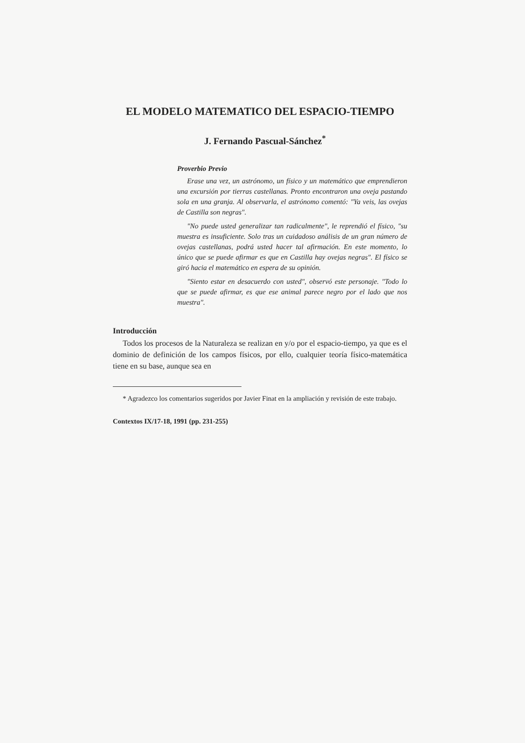EL MODELO MATEMATICO DEL ESPACIO-TIEMPO
J. Fernando Pascual-Sánchez<sup>*</sup>
Proverbio Previo
Erase una vez, un astrónomo, un físico y un matemático que emprendieron una excursión por tierras castellanas. Pronto encontraron una oveja pastando sola en una granja. Al observarla, el astrónomo comentó: "Ya veis, las ovejas de Castilla son negras".
"No puede usted generalizar tan radicalmente", le reprendió el físico, "su muestra es insuficiente. Solo tras un cuidadoso análisis de un gran número de ovejas castellanas, podrá usted hacer tal afirmación. En este momento, lo único que se puede afirmar es que en Castilla hay ovejas negras". El físico se giró hacia el matemático en espera de su opinión.
"Siento estar en desacuerdo con usted", observó este personaje. "Todo lo que se puede afirmar, es que ese animal parece negro por el lado que nos muestra".
Introducción
Todos los procesos de la Naturaleza se realizan en y/o por el espacio-tiempo, ya que es el dominio de definición de los campos físicos, por ello, cualquier teoría físico-matemática tiene en su base, aunque sea en
* Agradezco los comentarios sugeridos por Javier Finat en la ampliación y revisión de este trabajo.
Contextos IX/17-18, 1991 (pp. 231-255)